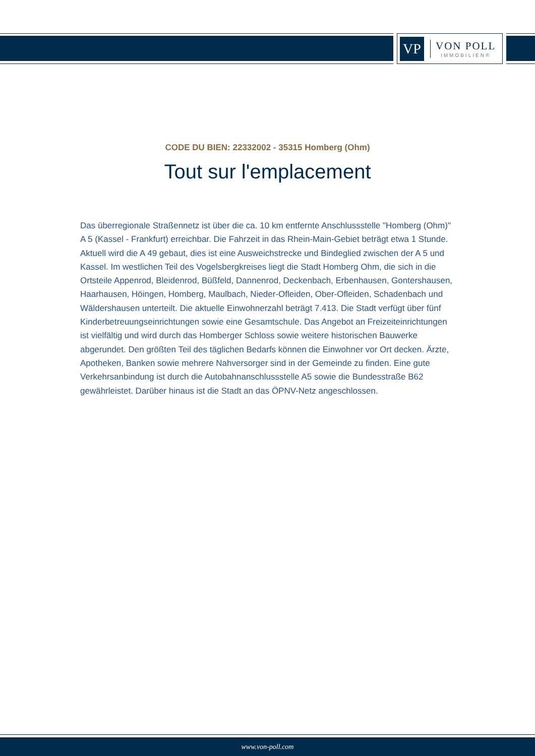VP
VON POLL
IMMOBILIEN®
CODE DU BIEN: 22332002 - 35315 Homberg (Ohm)
Tout sur l'emplacement
Das überregionale Straßennetz ist über die ca. 10 km entfernte Anschlussstelle "Homberg (Ohm)" A 5 (Kassel - Frankfurt) erreichbar. Die Fahrzeit in das Rhein-Main-Gebiet beträgt etwa 1 Stunde. Aktuell wird die A 49 gebaut, dies ist eine Ausweichstrecke und Bindeglied zwischen der A 5 und Kassel. Im westlichen Teil des Vogelsbergkreises liegt die Stadt Homberg Ohm, die sich in die Ortsteile Appenrod, Bleidenrod, Büßfeld, Dannenrod, Deckenbach, Erbenhausen, Gontershausen, Haarhausen, Höingen, Homberg, Maulbach, Nieder-Ofleiden, Ober-Ofleiden, Schadenbach und Wäldershausen unterteilt. Die aktuelle Einwohnerzahl beträgt 7.413. Die Stadt verfügt über fünf Kinderbetreuungseinrichtungen sowie eine Gesamtschule. Das Angebot an Freizeiteinrichtungen ist vielfältig und wird durch das Homberger Schloss sowie weitere historischen Bauwerke abgerundet. Den größten Teil des täglichen Bedarfs können die Einwohner vor Ort decken. Ärzte, Apotheken, Banken sowie mehrere Nahversorger sind in der Gemeinde zu finden. Eine gute Verkehrsanbindung ist durch die Autobahnanschlussstelle A5 sowie die Bundesstraße B62 gewährleistet. Darüber hinaus ist die Stadt an das ÖPNV-Netz angeschlossen.
www.von-poll.com